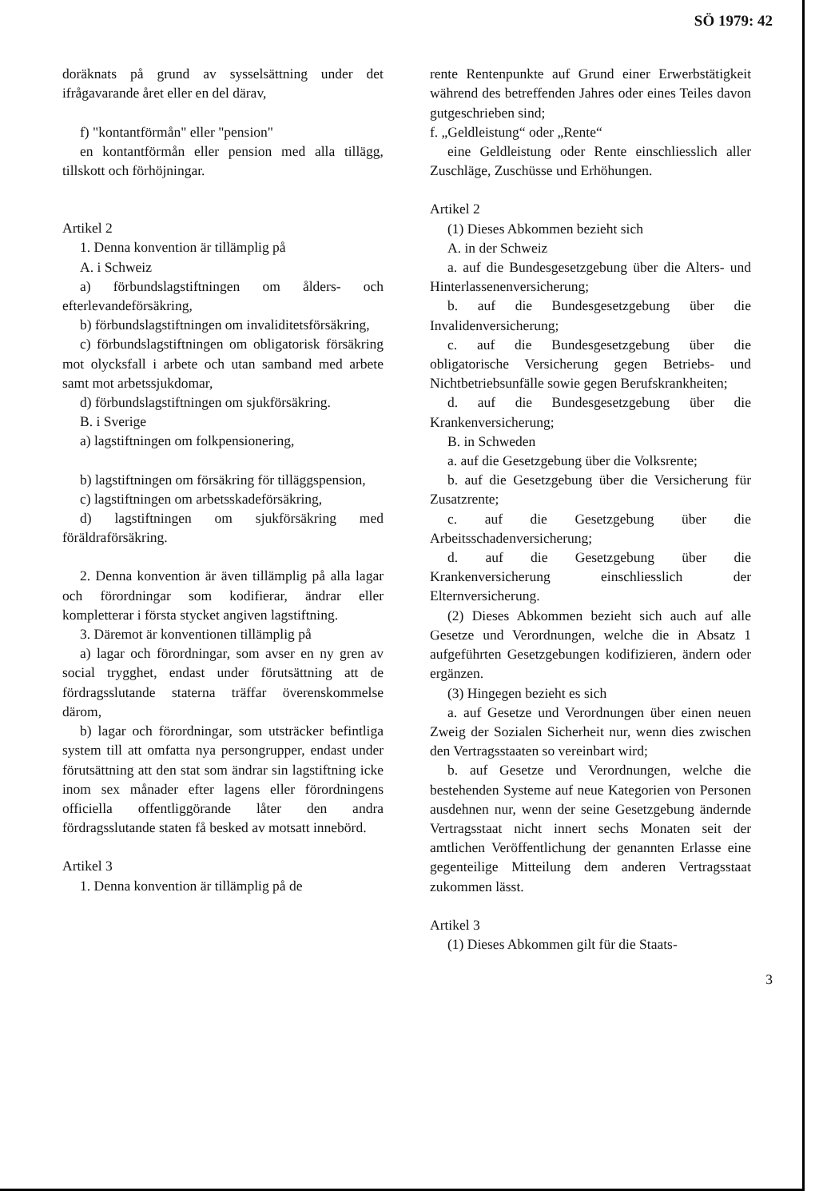SÖ 1979: 42
doräknats på grund av sysselsättning under det ifrågavarande året eller en del därav,
f) "kontantförmån" eller "pension"
en kontantförmån eller pension med alla tillägg, tillskott och förhöjningar.
Artikel 2
1. Denna konvention är tillämplig på
A. i Schweiz
a) förbundslagstiftningen om ålders- och efterlevandeförsäkring,
b) förbundslagstiftningen om invaliditetsförsäkring,
c) förbundslagstiftningen om obligatorisk försäkring mot olycksfall i arbete och utan samband med arbete samt mot arbetssjukdomar,
d) förbundslagstiftningen om sjukförsäkring.
B. i Sverige
a) lagstiftningen om folkpensionering,
b) lagstiftningen om försäkring för tilläggspension,
c) lagstiftningen om arbetsskadeförsäkring,
d) lagstiftningen om sjukförsäkring med föräldraförsäkring.
2. Denna konvention är även tillämplig på alla lagar och förordningar som kodifierar, ändrar eller kompletterar i första stycket angiven lagstiftning.
3. Däremot är konventionen tillämplig på
a) lagar och förordningar, som avser en ny gren av social trygghet, endast under förutsättning att de fördragsslutande staterna träffar överenskommelse därom,
b) lagar och förordningar, som utsträcker befintliga system till att omfatta nya persongrupper, endast under förutsättning att den stat som ändrar sin lagstiftning icke inom sex månader efter lagens eller förordningens officiella offentliggörande låter den andra fördragsslutande staten få besked av motsatt innebörd.
Artikel 3
1. Denna konvention är tillämplig på de
rente Rentenpunkte auf Grund einer Erwerbstätigkeit während des betreffenden Jahres oder eines Teiles davon gutgeschrieben sind;
f. „Geldleistung“ oder „Rente“
eine Geldleistung oder Rente einschliesslich aller Zuschläge, Zuschüsse und Erhöhungen.
Artikel 2
(1) Dieses Abkommen bezieht sich
A. in der Schweiz
a. auf die Bundesgesetzgebung über die Alters- und Hinterlassenenversicherung;
b. auf die Bundesgesetzgebung über die Invalidenversicherung;
c. auf die Bundesgesetzgebung über die obligatorische Versicherung gegen Betriebs- und Nichtbetriebsunfälle sowie gegen Berufskrankheiten;
d. auf die Bundesgesetzgebung über die Krankenversicherung;
B. in Schweden
a. auf die Gesetzgebung über die Volksrente;
b. auf die Gesetzgebung über die Versicherung für Zusatzrente;
c. auf die Gesetzgebung über die Arbeitsschadenversicherung;
d. auf die Gesetzgebung über die Krankenversicherung einschliesslich der Elternversicherung.
(2) Dieses Abkommen bezieht sich auch auf alle Gesetze und Verordnungen, welche die in Absatz 1 aufgeführten Gesetzgebungen kodifizieren, ändern oder ergänzen.
(3) Hingegen bezieht es sich
a. auf Gesetze und Verordnungen über einen neuen Zweig der Sozialen Sicherheit nur, wenn dies zwischen den Vertragsstaaten so vereinbart wird;
b. auf Gesetze und Verordnungen, welche die bestehenden Systeme auf neue Kategorien von Personen ausdehnen nur, wenn der seine Gesetzgebung ändernde Vertragsstaat nicht innert sechs Monaten seit der amtlichen Veröffentlichung der genannten Erlasse eine gegenteilige Mitteilung dem anderen Vertragsstaat zukommen lässt.
Artikel 3
(1) Dieses Abkommen gilt für die Staats-
3